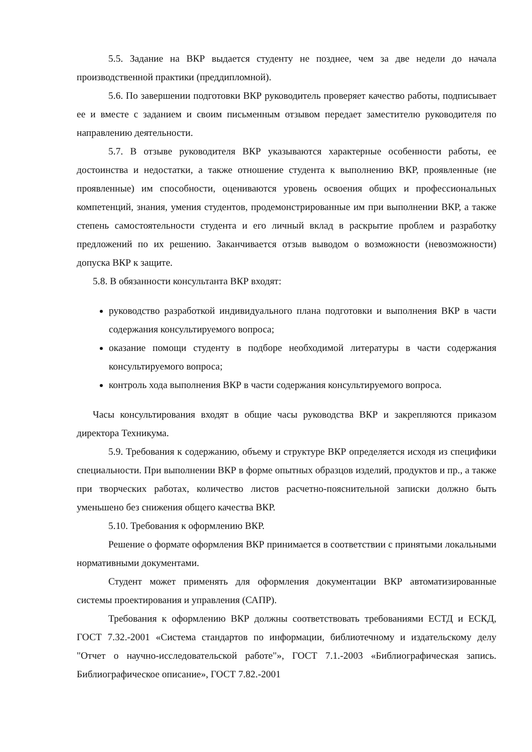5.5. Задание на ВКР выдается студенту не позднее, чем за две недели до начала производственной практики (преддипломной).
5.6. По завершении подготовки ВКР руководитель проверяет качество работы, подписывает ее и вместе с заданием и своим письменным отзывом передает заместителю руководителя по направлению деятельности.
5.7. В отзыве руководителя ВКР указываются характерные особенности работы, ее достоинства и недостатки, а также отношение студента к выполнению ВКР, проявленные (не проявленные) им способности, оцениваются уровень освоения общих и профессиональных компетенций, знания, умения студентов, продемонстрированные им при выполнении ВКР, а также степень самостоятельности студента и его личный вклад в раскрытие проблем и разработку предложений по их решению. Заканчивается отзыв выводом о возможности (невозможности) допуска ВКР к защите.
5.8. В обязанности консультанта ВКР входят:
руководство разработкой индивидуального плана подготовки и выполнения ВКР в части содержания консультируемого вопроса;
оказание помощи студенту в подборе необходимой литературы в части содержания консультируемого вопроса;
контроль хода выполнения ВКР в части содержания консультируемого вопроса.
Часы консультирования входят в общие часы руководства ВКР и закрепляются приказом директора Техникума.
5.9. Требования к содержанию, объему и структуре ВКР определяется исходя из специфики специальности. При выполнении ВКР в форме опытных образцов изделий, продуктов и пр., а также при творческих работах, количество листов расчетно-пояснительной записки должно быть уменьшено без снижения общего качества ВКР.
5.10. Требования к оформлению ВКР.
Решение о формате оформления ВКР принимается в соответствии с принятыми локальными нормативными документами.
Студент может применять для оформления документации ВКР автоматизированные системы проектирования и управления (САПР).
Требования к оформлению ВКР должны соответствовать требованиями ЕСТД и ЕСКД, ГОСТ 7.32.-2001 «Система стандартов по информации, библиотечному и издательскому делу "Отчет о научно-исследовательской работе"», ГОСТ 7.1.-2003 «Библиографическая запись. Библиографическое описание», ГОСТ 7.82.-2001